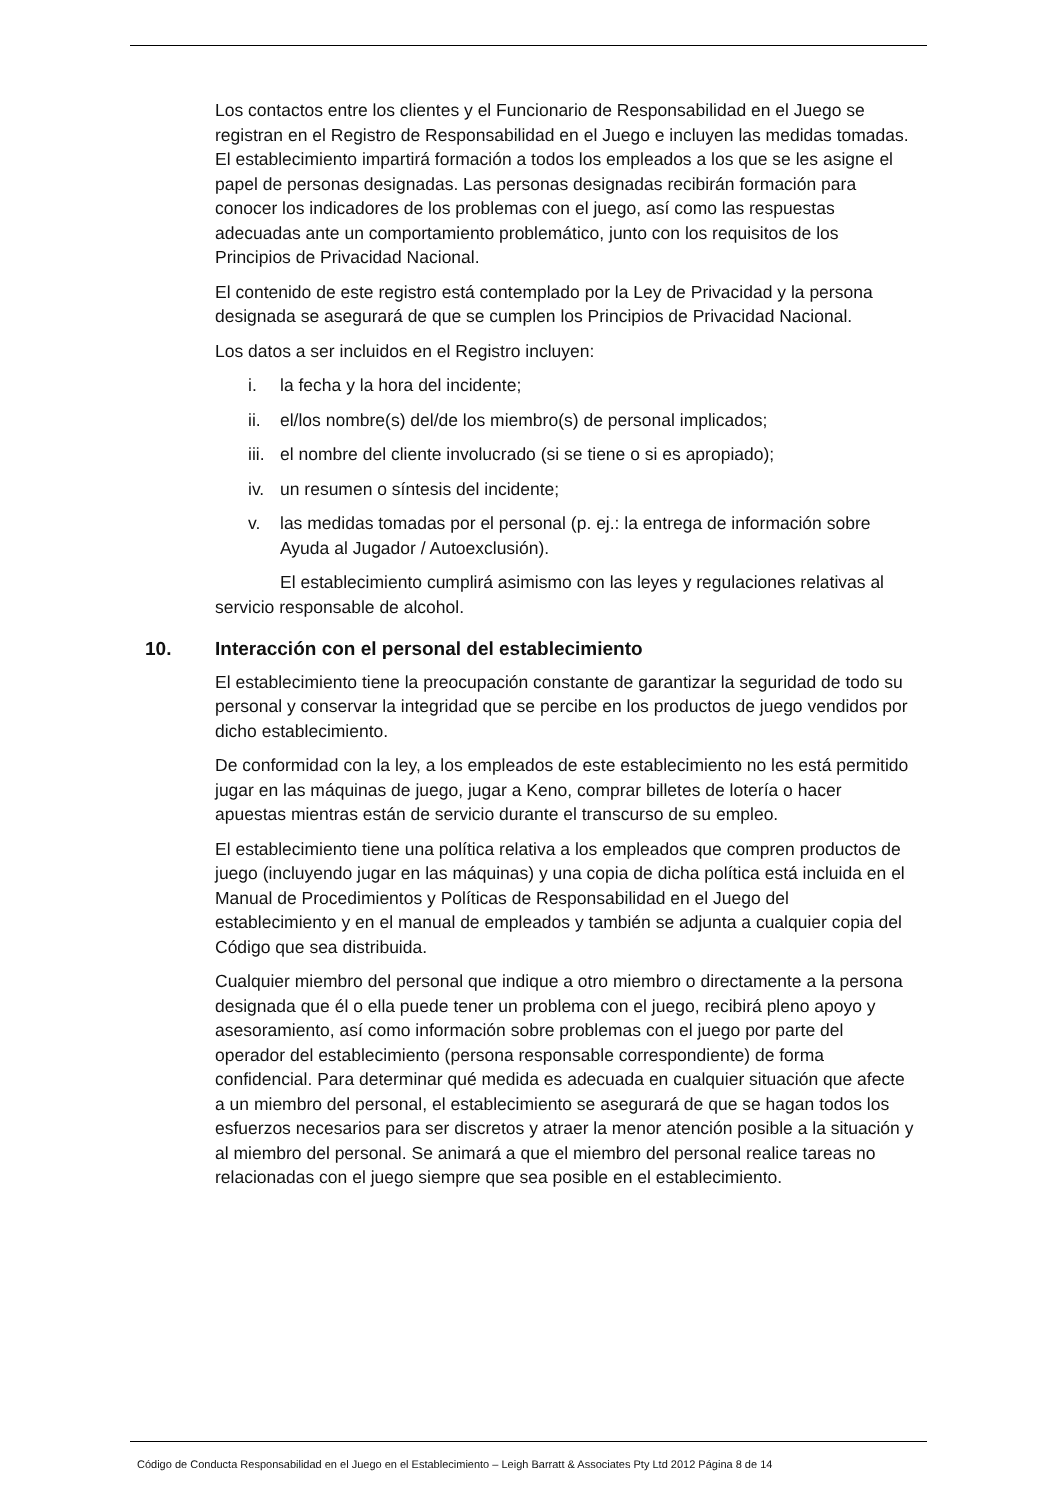Los contactos entre los clientes y el Funcionario de Responsabilidad en el Juego se registran en el Registro de Responsabilidad en el Juego e incluyen las medidas tomadas. El establecimiento impartirá formación a todos los empleados a los que se les asigne el papel de personas designadas. Las personas designadas recibirán formación para conocer los indicadores de los problemas con el juego, así como las respuestas adecuadas ante un comportamiento problemático, junto con los requisitos de los Principios de Privacidad Nacional.
El contenido de este registro está contemplado por la Ley de Privacidad y la persona designada se asegurará de que se cumplen los Principios de Privacidad Nacional.
Los datos a ser incluidos en el Registro incluyen:
i. la fecha y la hora del incidente;
ii. el/los nombre(s) del/de los miembro(s) de personal implicados;
iii. el nombre del cliente involucrado (si se tiene o si es apropiado);
iv. un resumen o síntesis del incidente;
v. las medidas tomadas por el personal (p. ej.: la entrega de información sobre Ayuda al Jugador / Autoexclusión).
El establecimiento cumplirá asimismo con las leyes y regulaciones relativas al servicio responsable de alcohol.
10. Interacción con el personal del establecimiento
El establecimiento tiene la preocupación constante de garantizar la seguridad de todo su personal y conservar la integridad que se percibe en los productos de juego vendidos por dicho establecimiento.
De conformidad con la ley, a los empleados de este establecimiento no les está permitido jugar en las máquinas de juego, jugar a Keno, comprar billetes de lotería o hacer apuestas mientras están de servicio durante el transcurso de su empleo.
El establecimiento tiene una política relativa a los empleados que compren productos de juego (incluyendo jugar en las máquinas) y una copia de dicha política está incluida en el Manual de Procedimientos y Políticas de Responsabilidad en el Juego del establecimiento y en el manual de empleados y también se adjunta a cualquier copia del Código que sea distribuida.
Cualquier miembro del personal que indique a otro miembro o directamente a la persona designada que él o ella puede tener un problema con el juego, recibirá pleno apoyo y asesoramiento, así como información sobre problemas con el juego por parte del operador del establecimiento (persona responsable correspondiente) de forma confidencial. Para determinar qué medida es adecuada en cualquier situación que afecte a un miembro del personal, el establecimiento se asegurará de que se hagan todos los esfuerzos necesarios para ser discretos y atraer la menor atención posible a la situación y al miembro del personal. Se animará a que el miembro del personal realice tareas no relacionadas con el juego siempre que sea posible en el establecimiento.
Código de Conducta Responsabilidad en el Juego en el Establecimiento – Leigh Barratt & Associates Pty Ltd 2012 Página 8 de 14